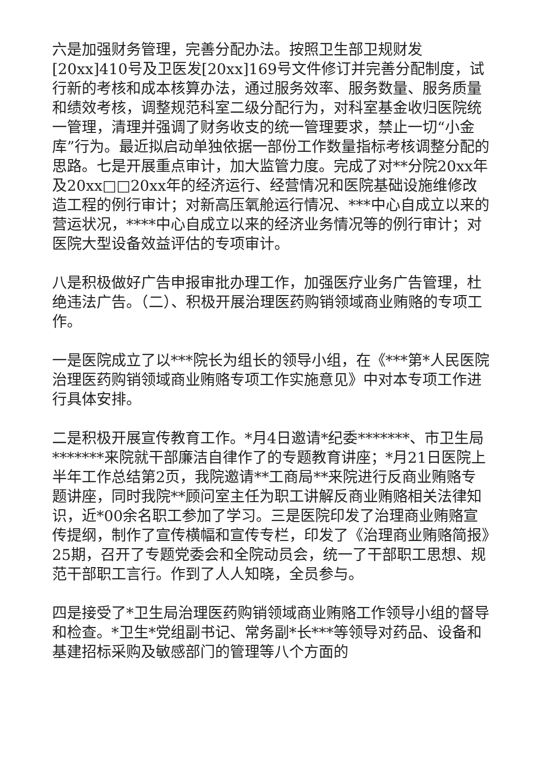六是加强财务管理，完善分配办法。按照卫生部卫规财发[20xx]410号及卫医发[20xx]169号文件修订并完善分配制度，试行新的考核和成本核算办法，通过服务效率、服务数量、服务质量和绩效考核，调整规范科室二级分配行为，对科室基金收归医院统一管理，清理并强调了财务收支的统一管理要求，禁止一切“小金库”行为。最近拟启动单独依据一部份工作数量指标考核调整分配的思路。七是开展重点审计，加大监管力度。完成了对**分院20xx年及20xx□□20xx年的经济运行、经营情况和医院基础设施维修改造工程的例行审计；对新高压氧舱运行情况、***中心自成立以来的营运状况，****中心自成立以来的经济业务情况等的例行审计；对医院大型设备效益评估的专项审计。
八是积极做好广告申报审批办理工作，加强医疗业务广告管理，杜绝违法广告。（二）、积极开展治理医药购销领域商业贿赂的专项工作。
一是医院成立了以***院长为组长的领导小组，在《***第*人民医院治理医药购销领域商业贿赂专项工作实施意见》中对本专项工作进行具体安排。
二是积极开展宣传教育工作。*月4日邀请*纪委*******、市卫生局*******来院就干部廉洁自律作了的专题教育讲座；*月21日医院上半年工作总结第2页，我院邀请**工商局**来院进行反商业贿赂专题讲座，同时我院**顾问室主任为职工讲解反商业贿赂相关法律知识，近*00余名职工参加了学习。三是医院印发了治理商业贿赂宣传提纲，制作了宣传横幅和宣传专栏，印发了《治理商业贿赂简报》25期，召开了专题党委会和全院动员会，统一了干部职工思想、规范干部职工言行。作到了人人知晓，全员参与。
四是接受了*卫生局治理医药购销领域商业贿赂工作领导小组的督导和检查。*卫生*党组副书记、常务副*长***等领导对药品、设备和基建招标采购及敏感部门的管理等八个方面的